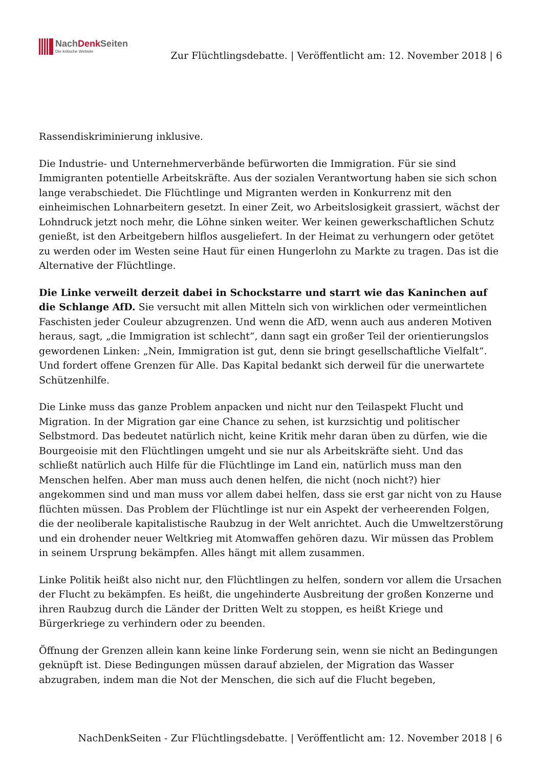NachDenk Seiten
Die kritische Website
Zur Flüchtlingsdebatte. | Veröffentlicht am: 12. November 2018 | 6
Rassendiskriminierung inklusive.
Die Industrie- und Unternehmerverbände befürworten die Immigration. Für sie sind Immigranten potentielle Arbeitskräfte. Aus der sozialen Verantwortung haben sie sich schon lange verabschiedet. Die Flüchtlinge und Migranten werden in Konkurrenz mit den einheimischen Lohnarbeitern gesetzt. In einer Zeit, wo Arbeitslosigkeit grassiert, wächst der Lohndruck jetzt noch mehr, die Löhne sinken weiter. Wer keinen gewerkschaftlichen Schutz genießt, ist den Arbeitgebern hilflos ausgeliefert. In der Heimat zu verhungern oder getötet zu werden oder im Westen seine Haut für einen Hungerlohn zu Markte zu tragen. Das ist die Alternative der Flüchtlinge.
Die Linke verweilt derzeit dabei in Schockstarre und starrt wie das Kaninchen auf die Schlange AfD. Sie versucht mit allen Mitteln sich von wirklichen oder vermeintlichen Faschisten jeder Couleur abzugrenzen. Und wenn die AfD, wenn auch aus anderen Motiven heraus, sagt, „die Immigration ist schlecht“, dann sagt ein großer Teil der orientierungslos gewordenen Linken: „Nein, Immigration ist gut, denn sie bringt gesellschaftliche Vielfalt“. Und fordert offene Grenzen für Alle. Das Kapital bedankt sich derweil für die unerwartete Schützenhilfe.
Die Linke muss das ganze Problem anpacken und nicht nur den Teilaspekt Flucht und Migration. In der Migration gar eine Chance zu sehen, ist kurzsichtig und politischer Selbstmord. Das bedeutet natürlich nicht, keine Kritik mehr daran üben zu dürfen, wie die Bourgeoisie mit den Flüchtlingen umgeht und sie nur als Arbeitskräfte sieht. Und das schließt natürlich auch Hilfe für die Flüchtlinge im Land ein, natürlich muss man den Menschen helfen. Aber man muss auch denen helfen, die nicht (noch nicht?) hier angekommen sind und man muss vor allem dabei helfen, dass sie erst gar nicht von zu Hause flüchten müssen. Das Problem der Flüchtlinge ist nur ein Aspekt der verheerenden Folgen, die der neoliberale kapitalistische Raubzug in der Welt anrichtet. Auch die Umweltzerstörung und ein drohender neuer Weltkrieg mit Atomwaffen gehören dazu. Wir müssen das Problem in seinem Ursprung bekämpfen. Alles hängt mit allem zusammen.
Linke Politik heißt also nicht nur, den Flüchtlingen zu helfen, sondern vor allem die Ursachen der Flucht zu bekämpfen. Es heißt, die ungehinderte Ausbreitung der großen Konzerne und ihren Raubzug durch die Länder der Dritten Welt zu stoppen, es heißt Kriege und Bürgerkriege zu verhindern oder zu beenden.
Öffnung der Grenzen allein kann keine linke Forderung sein, wenn sie nicht an Bedingungen geknüpft ist. Diese Bedingungen müssen darauf abzielen, der Migration das Wasser abzugraben, indem man die Not der Menschen, die sich auf die Flucht begeben,
NachDenkSeiten - Zur Flüchtlingsdebatte. | Veröffentlicht am: 12. November 2018 | 6